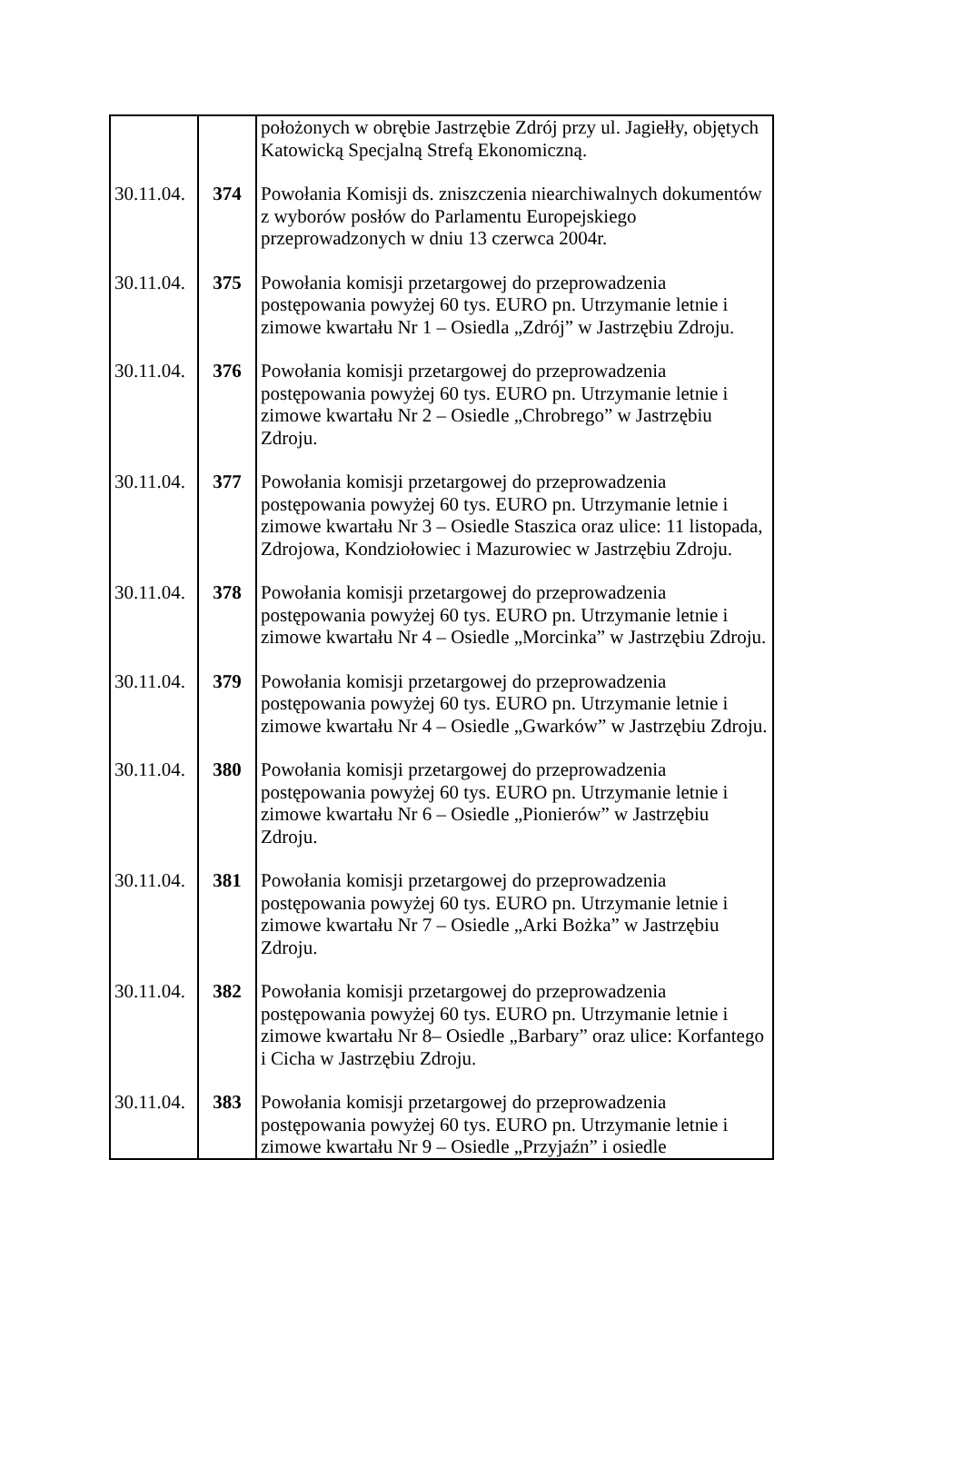| | | położonych w obrębie Jastrzębie Zdrój przy ul. Jagiełły, objętych Katowicką Specjalną Strefą Ekonomiczną. |
| 30.11.04. | 374 | Powołania Komisji ds. zniszczenia niearchiwalnych dokumentów z wyborów posłów do Parlamentu Europejskiego przeprowadzonych w dniu 13 czerwca 2004r. |
| 30.11.04. | 375 | Powołania komisji przetargowej do przeprowadzenia postępowania powyżej 60 tys. EURO pn. Utrzymanie letnie i zimowe kwartału Nr 1 – Osiedla „Zdrój” w Jastrzębiu Zdroju. |
| 30.11.04. | 376 | Powołania komisji przetargowej do przeprowadzenia postępowania powyżej 60 tys. EURO pn. Utrzymanie letnie i zimowe kwartału Nr 2 – Osiedle „Chrobrego” w Jastrzębiu Zdroju. |
| 30.11.04. | 377 | Powołania komisji przetargowej do przeprowadzenia postępowania powyżej 60 tys. EURO pn. Utrzymanie letnie i zimowe kwartału Nr 3 – Osiedle Staszica oraz ulice: 11 listopada, Zdrojowa, Kondziołowiec i Mazurowiec w Jastrzębiu Zdroju. |
| 30.11.04. | 378 | Powołania komisji przetargowej do przeprowadzenia postępowania powyżej 60 tys. EURO pn. Utrzymanie letnie i zimowe kwartału Nr 4 – Osiedle „Morcinka” w Jastrzębiu Zdroju. |
| 30.11.04. | 379 | Powołania komisji przetargowej do przeprowadzenia postępowania powyżej 60 tys. EURO pn. Utrzymanie letnie i zimowe kwartału Nr 4 – Osiedle „Gwarków” w Jastrzębiu Zdroju. |
| 30.11.04. | 380 | Powołania komisji przetargowej do przeprowadzenia postępowania powyżej 60 tys. EURO pn. Utrzymanie letnie i zimowe kwartału Nr 6 – Osiedle „Pionierów” w Jastrzębiu Zdroju. |
| 30.11.04. | 381 | Powołania komisji przetargowej do przeprowadzenia postępowania powyżej 60 tys. EURO pn. Utrzymanie letnie i zimowe kwartału Nr 7 – Osiedle „Arki Bożka” w Jastrzębiu Zdroju. |
| 30.11.04. | 382 | Powołania komisji przetargowej do przeprowadzenia postępowania powyżej 60 tys. EURO pn. Utrzymanie letnie i zimowe kwartału Nr 8– Osiedle „Barbary” oraz ulice: Korfantego i Cicha w Jastrzębiu Zdroju. |
| 30.11.04. | 383 | Powołania komisji przetargowej do przeprowadzenia postępowania powyżej 60 tys. EURO pn. Utrzymanie letnie i zimowe kwartału Nr 9 – Osiedle „Przyjaźn” i osiedle |